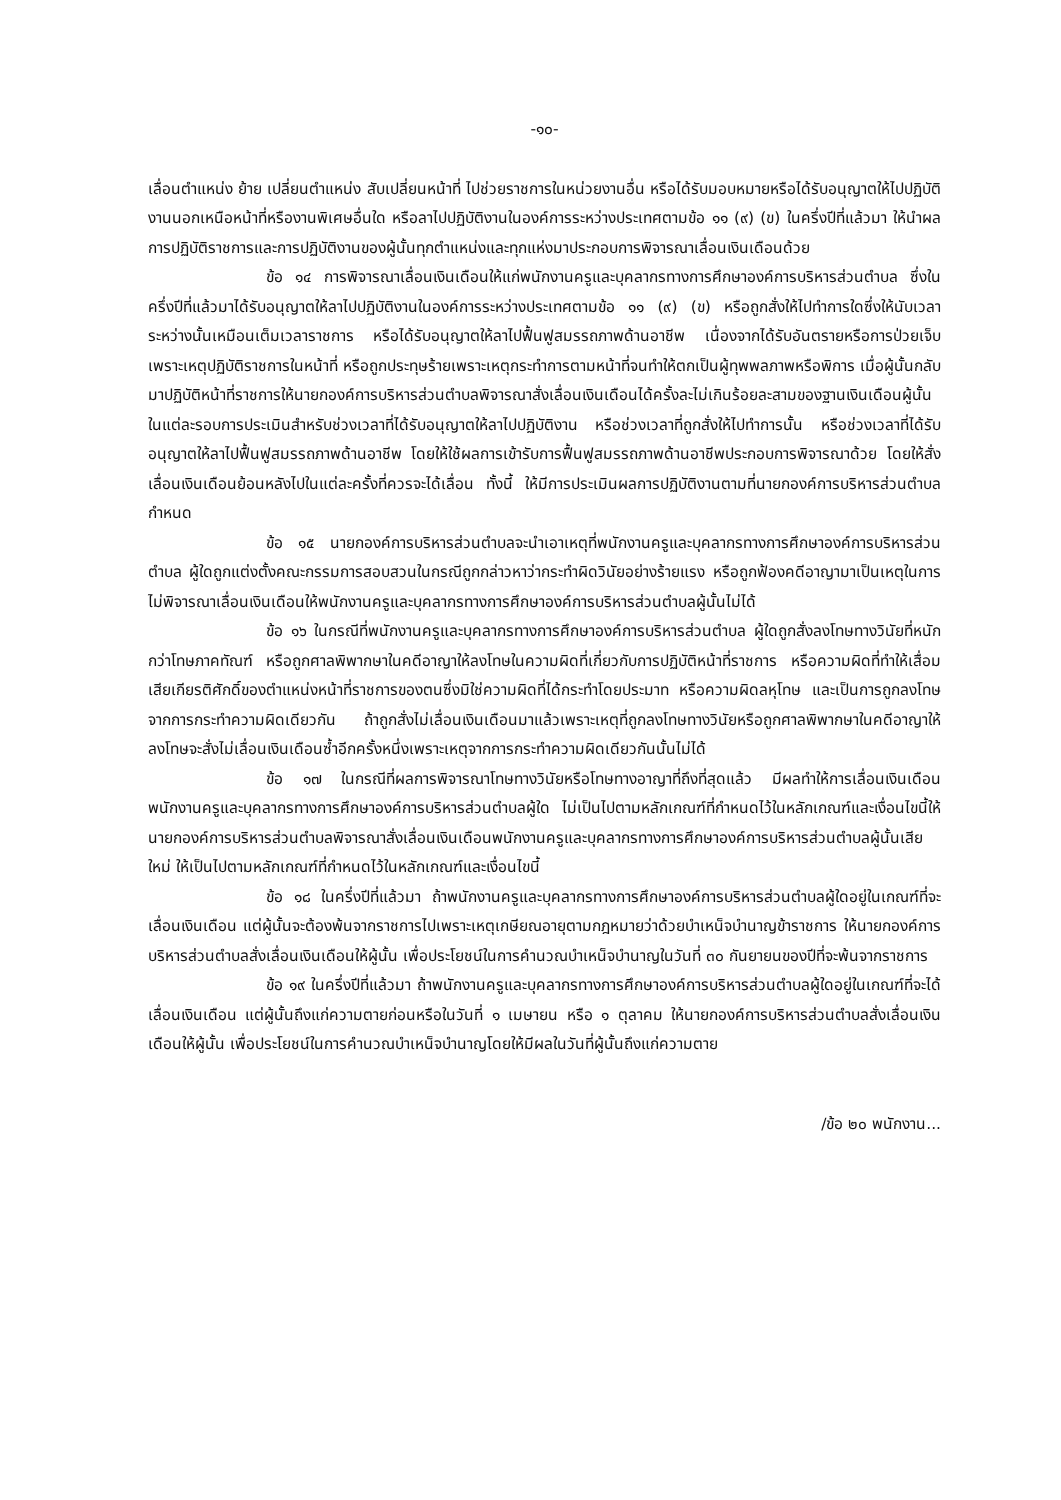-๑๐-
เลื่อนตำแหน่ง ย้าย เปลี่ยนตำแหน่ง สับเปลี่ยนหน้าที่ ไปช่วยราชการในหน่วยงานอื่น หรือได้รับมอบหมายหรือได้รับอนุญาตให้ไปปฏิบัติงานนอกเหนือหน้าที่หรืองานพิเศษอื่นใด หรือลาไปปฏิบัติงานในองค์การระหว่างประเทศตามข้อ ๑๑ (๙) (ข) ในครึ่งปีที่แล้วมา ให้นำผลการปฏิบัติราชการและการปฏิบัติงานของผู้นั้นทุกตำแหน่งและทุกแห่งมาประกอบการพิจารณาเลื่อนเงินเดือนด้วย
ข้อ ๑๔ การพิจารณาเลื่อนเงินเดือนให้แก่พนักงานครูและบุคลากรทางการศึกษาองค์การบริหารส่วนตำบล ซึ่งในครึ่งปีที่แล้วมาได้รับอนุญาตให้ลาไปปฏิบัติงานในองค์การระหว่างประเทศตามข้อ ๑๑ (๙) (ข) หรือถูกสั่งให้ไปทำการใดซึ่งให้นับเวลาระหว่างนั้นเหมือนเต็มเวลาราชการ หรือได้รับอนุญาตให้ลาไปฟื้นฟูสมรรถภาพด้านอาชีพ เนื่องจากได้รับอันตรายหรือการป่วยเจ็บเพราะเหตุปฏิบัติราชการในหน้าที่ หรือถูกประทุษร้ายเพราะเหตุกระทำการตามหน้าที่จนทำให้ตกเป็นผู้ทุพพลภาพหรือพิการ เมื่อผู้นั้นกลับมาปฏิบัติหน้าที่ราชการให้นายกองค์การบริหารส่วนตำบลพิจารณาสั่งเลื่อนเงินเดือนได้ครั้งละไม่เกินร้อยละสามของฐานเงินเดือนผู้นั้นในแต่ละรอบการประเมินสำหรับช่วงเวลาที่ได้รับอนุญาตให้ลาไปปฏิบัติงาน หรือช่วงเวลาที่ถูกสั่งให้ไปทำการนั้น หรือช่วงเวลาที่ได้รับอนุญาตให้ลาไปฟื้นฟูสมรรถภาพด้านอาชีพ โดยให้ใช้ผลการเข้ารับการฟื้นฟูสมรรถภาพด้านอาชีพประกอบการพิจารณาด้วย โดยให้สั่งเลื่อนเงินเดือนย้อนหลังไปในแต่ละครั้งที่ควรจะได้เลื่อน ทั้งนี้ ให้มีการประเมินผลการปฏิบัติงานตามที่นายกองค์การบริหารส่วนตำบลกำหนด
ข้อ ๑๕ นายกองค์การบริหารส่วนตำบลจะนำเอาเหตุที่พนักงานครูและบุคลากรทางการศึกษาองค์การบริหารส่วนตำบล ผู้ใดถูกแต่งตั้งคณะกรรมการสอบสวนในกรณีถูกกล่าวหาว่ากระทำผิดวินัยอย่างร้ายแรง หรือถูกฟ้องคดีอาญามาเป็นเหตุในการไม่พิจารณาเลื่อนเงินเดือนให้พนักงานครูและบุคลากรทางการศึกษาองค์การบริหารส่วนตำบลผู้นั้นไม่ได้
ข้อ ๑๖ ในกรณีที่พนักงานครูและบุคลากรทางการศึกษาองค์การบริหารส่วนตำบล ผู้ใดถูกสั่งลงโทษทางวินัยที่หนักกว่าโทษภาคทัณฑ์ หรือถูกศาลพิพากษาในคดีอาญาให้ลงโทษในความผิดที่เกี่ยวกับการปฏิบัติหน้าที่ราชการ หรือความผิดที่ทำให้เสื่อมเสียเกียรติศักดิ์ของตำแหน่งหน้าที่ราชการของตนซึ่งมิใช่ความผิดที่ได้กระทำโดยประมาท หรือความผิดลหุโทษ และเป็นการถูกลงโทษจากการกระทำความผิดเดียวกัน ถ้าถูกสั่งไม่เลื่อนเงินเดือนมาแล้วเพราะเหตุที่ถูกลงโทษทางวินัยหรือถูกศาลพิพากษาในคดีอาญาให้ลงโทษจะสั่งไม่เลื่อนเงินเดือนซ้ำอีกครั้งหนึ่งเพราะเหตุจากการกระทำความผิดเดียวกันนั้นไม่ได้
ข้อ ๑๗ ในกรณีที่ผลการพิจารณาโทษทางวินัยหรือโทษทางอาญาที่ถึงที่สุดแล้ว มีผลทำให้การเลื่อนเงินเดือนพนักงานครูและบุคลากรทางการศึกษาองค์การบริหารส่วนตำบลผู้ใด ไม่เป็นไปตามหลักเกณฑ์ที่กำหนดไว้ในหลักเกณฑ์และเงื่อนไขนี้ให้นายกองค์การบริหารส่วนตำบลพิจารณาสั่งเลื่อนเงินเดือนพนักงานครูและบุคลากรทางการศึกษาองค์การบริหารส่วนตำบลผู้นั้นเสียใหม่ ให้เป็นไปตามหลักเกณฑ์ที่กำหนดไว้ในหลักเกณฑ์และเงื่อนไขนี้
ข้อ ๑๘ ในครึ่งปีที่แล้วมา ถ้าพนักงานครูและบุคลากรทางการศึกษาองค์การบริหารส่วนตำบลผู้ใดอยู่ในเกณฑ์ที่จะเลื่อนเงินเดือน แต่ผู้นั้นจะต้องพ้นจากราชการไปเพราะเหตุเกษียณอายุตามกฎหมายว่าด้วยบำเหน็จบำนาญข้าราชการ ให้นายกองค์การบริหารส่วนตำบลสั่งเลื่อนเงินเดือนให้ผู้นั้น เพื่อประโยชน์ในการคำนวณบำเหน็จบำนาญในวันที่ ๓๐ กันยายนของปีที่จะพ้นจากราชการ
ข้อ ๑๙ ในครึ่งปีที่แล้วมา ถ้าพนักงานครูและบุคลากรทางการศึกษาองค์การบริหารส่วนตำบลผู้ใดอยู่ในเกณฑ์ที่จะได้เลื่อนเงินเดือน แต่ผู้นั้นถึงแก่ความตายก่อนหรือในวันที่ ๑ เมษายน หรือ ๑ ตุลาคม ให้นายกองค์การบริหารส่วนตำบลสั่งเลื่อนเงินเดือนให้ผู้นั้น เพื่อประโยชน์ในการคำนวณบำเหน็จบำนาญโดยให้มีผลในวันที่ผู้นั้นถึงแก่ความตาย
/ข้อ ๒๐ พนักงาน...